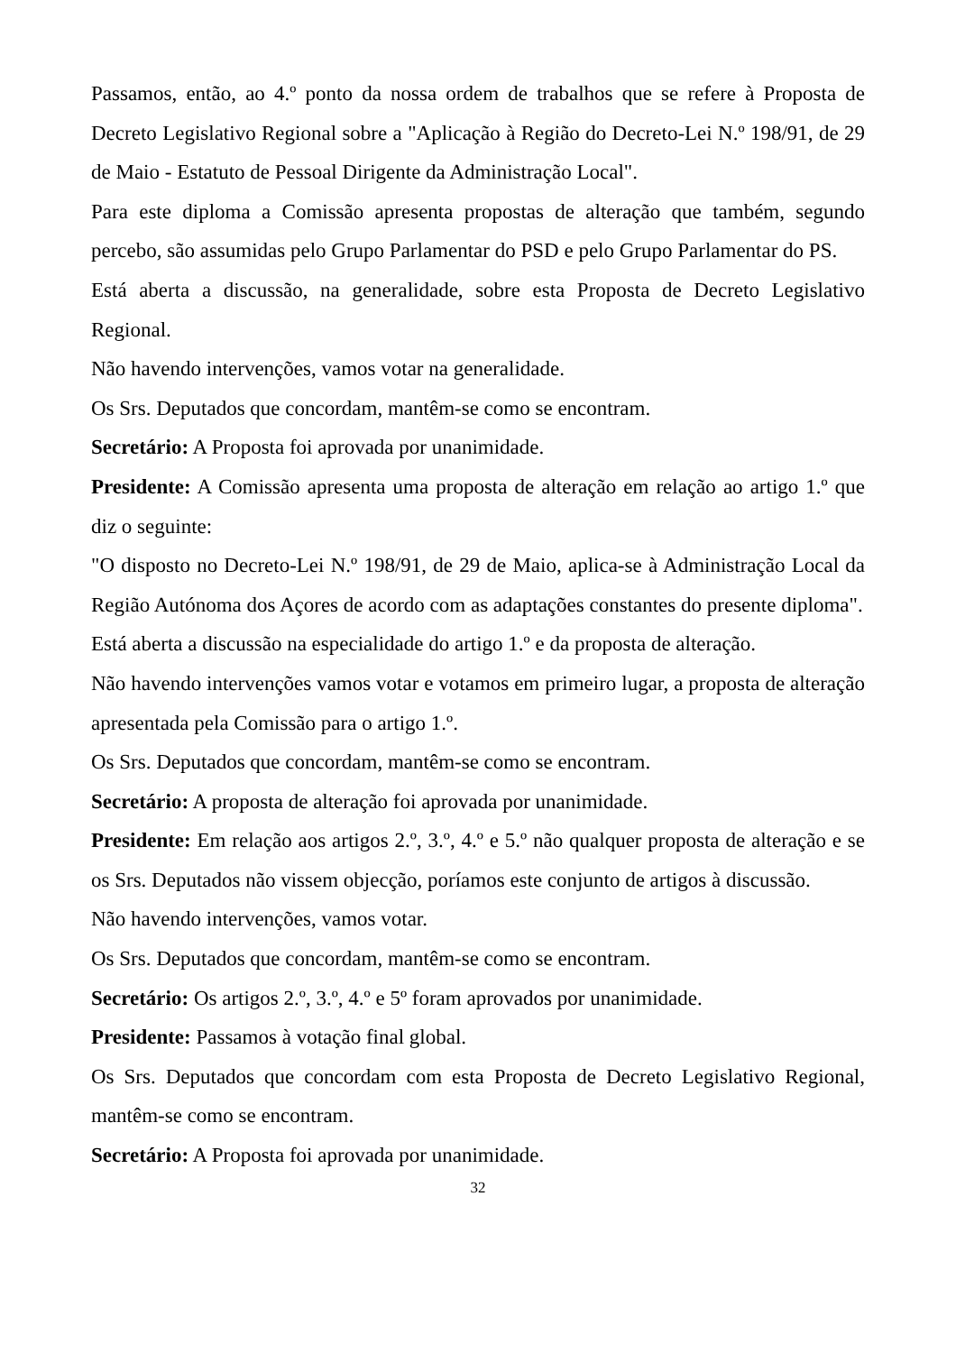Passamos, então, ao 4.º ponto da nossa ordem de trabalhos que se refere à Proposta de Decreto Legislativo Regional sobre a "Aplicação à Região do Decreto-Lei N.º 198/91, de 29 de Maio - Estatuto de Pessoal Dirigente da Administração Local".
Para este diploma a Comissão apresenta propostas de alteração que também, segundo percebo, são assumidas pelo Grupo Parlamentar do PSD e pelo Grupo Parlamentar do PS.
Está aberta a discussão, na generalidade, sobre esta Proposta de Decreto Legislativo Regional.
Não havendo intervenções, vamos votar na generalidade.
Os Srs. Deputados que concordam, mantêm-se como se encontram.
Secretário: A Proposta foi aprovada por unanimidade.
Presidente: A Comissão apresenta uma proposta de alteração em relação ao artigo 1.º que diz o seguinte:
"O disposto no Decreto-Lei N.º 198/91, de 29 de Maio, aplica-se à Administração Local da Região Autónoma dos Açores de acordo com as adaptações constantes do presente diploma".
Está aberta a discussão na especialidade do artigo 1.º e da proposta de alteração.
Não havendo intervenções vamos votar e votamos em primeiro lugar, a proposta de alteração apresentada pela Comissão para o artigo 1.º.
Os Srs. Deputados que concordam, mantêm-se como se encontram.
Secretário: A proposta de alteração foi aprovada por unanimidade.
Presidente: Em relação aos artigos 2.º, 3.º, 4.º e 5.º não qualquer proposta de alteração e se os Srs. Deputados não vissem objecção, poríamos este conjunto de artigos à discussão.
Não havendo intervenções, vamos votar.
Os Srs. Deputados que concordam, mantêm-se como se encontram.
Secretário: Os artigos 2.º, 3.º, 4.º e 5º foram aprovados por unanimidade.
Presidente: Passamos à votação final global.
Os Srs. Deputados que concordam com esta Proposta de Decreto Legislativo Regional, mantêm-se como se encontram.
Secretário: A Proposta foi aprovada por unanimidade.
32